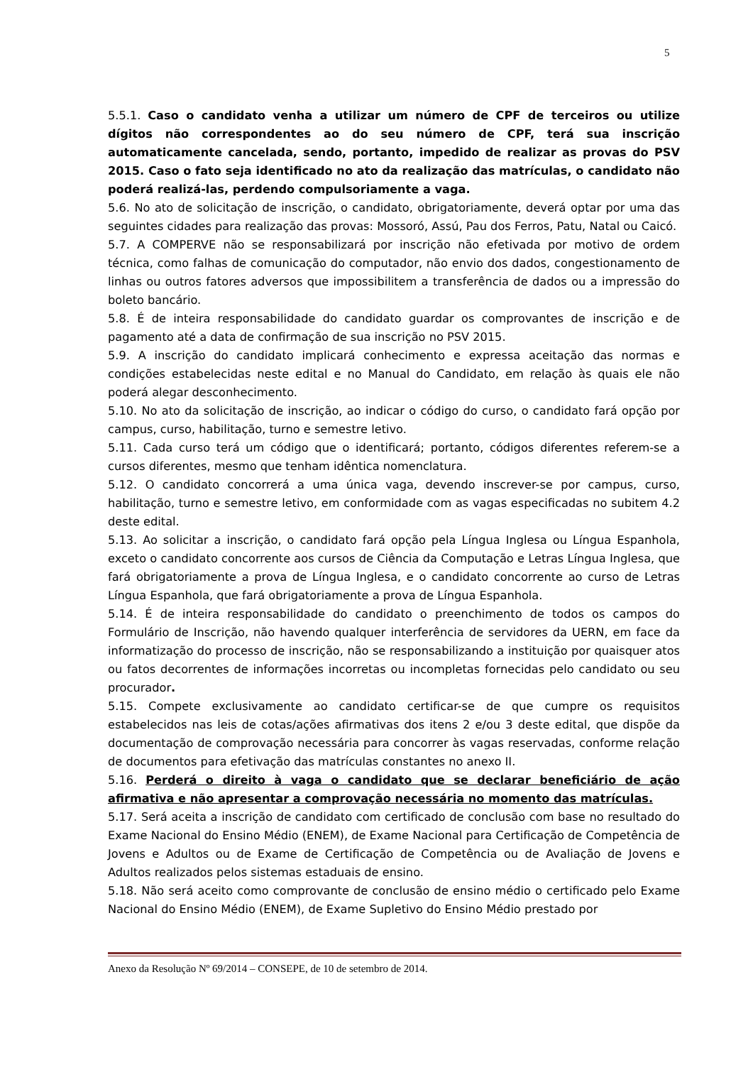5
5.5.1. Caso o candidato venha a utilizar um número de CPF de terceiros ou utilize dígitos não correspondentes ao do seu número de CPF, terá sua inscrição automaticamente cancelada, sendo, portanto, impedido de realizar as provas do PSV 2015. Caso o fato seja identificado no ato da realização das matrículas, o candidato não poderá realizá-las, perdendo compulsoriamente a vaga.
5.6. No ato de solicitação de inscrição, o candidato, obrigatoriamente, deverá optar por uma das seguintes cidades para realização das provas: Mossoró, Assú, Pau dos Ferros, Patu, Natal ou Caicó.
5.7. A COMPERVE não se responsabilizará por inscrição não efetivada por motivo de ordem técnica, como falhas de comunicação do computador, não envio dos dados, congestionamento de linhas ou outros fatores adversos que impossibilitem a transferência de dados ou a impressão do boleto bancário.
5.8. É de inteira responsabilidade do candidato guardar os comprovantes de inscrição e de pagamento até a data de confirmação de sua inscrição no PSV 2015.
5.9. A inscrição do candidato implicará conhecimento e expressa aceitação das normas e condições estabelecidas neste edital e no Manual do Candidato, em relação às quais ele não poderá alegar desconhecimento.
5.10. No ato da solicitação de inscrição, ao indicar o código do curso, o candidato fará opção por campus, curso, habilitação, turno e semestre letivo.
5.11. Cada curso terá um código que o identificará; portanto, códigos diferentes referem-se a cursos diferentes, mesmo que tenham idêntica nomenclatura.
5.12. O candidato concorrerá a uma única vaga, devendo inscrever-se por campus, curso, habilitação, turno e semestre letivo, em conformidade com as vagas especificadas no subitem 4.2 deste edital.
5.13. Ao solicitar a inscrição, o candidato fará opção pela Língua Inglesa ou Língua Espanhola, exceto o candidato concorrente aos cursos de Ciência da Computação e Letras Língua Inglesa, que fará obrigatoriamente a prova de Língua Inglesa, e o candidato concorrente ao curso de Letras Língua Espanhola, que fará obrigatoriamente a prova de Língua Espanhola.
5.14. É de inteira responsabilidade do candidato o preenchimento de todos os campos do Formulário de Inscrição, não havendo qualquer interferência de servidores da UERN, em face da informatização do processo de inscrição, não se responsabilizando a instituição por quaisquer atos ou fatos decorrentes de informações incorretas ou incompletas fornecidas pelo candidato ou seu procurador.
5.15. Compete exclusivamente ao candidato certificar-se de que cumpre os requisitos estabelecidos nas leis de cotas/ações afirmativas dos itens 2 e/ou 3 deste edital, que dispõe da documentação de comprovação necessária para concorrer às vagas reservadas, conforme relação de documentos para efetivação das matrículas constantes no anexo II.
5.16. Perderá o direito à vaga o candidato que se declarar beneficiário de ação afirmativa e não apresentar a comprovação necessária no momento das matrículas.
5.17. Será aceita a inscrição de candidato com certificado de conclusão com base no resultado do Exame Nacional do Ensino Médio (ENEM), de Exame Nacional para Certificação de Competência de Jovens e Adultos ou de Exame de Certificação de Competência ou de Avaliação de Jovens e Adultos realizados pelos sistemas estaduais de ensino.
5.18. Não será aceito como comprovante de conclusão de ensino médio o certificado pelo Exame Nacional do Ensino Médio (ENEM), de Exame Supletivo do Ensino Médio prestado por
Anexo da Resolução Nº 69/2014 – CONSEPE, de 10 de setembro de 2014.